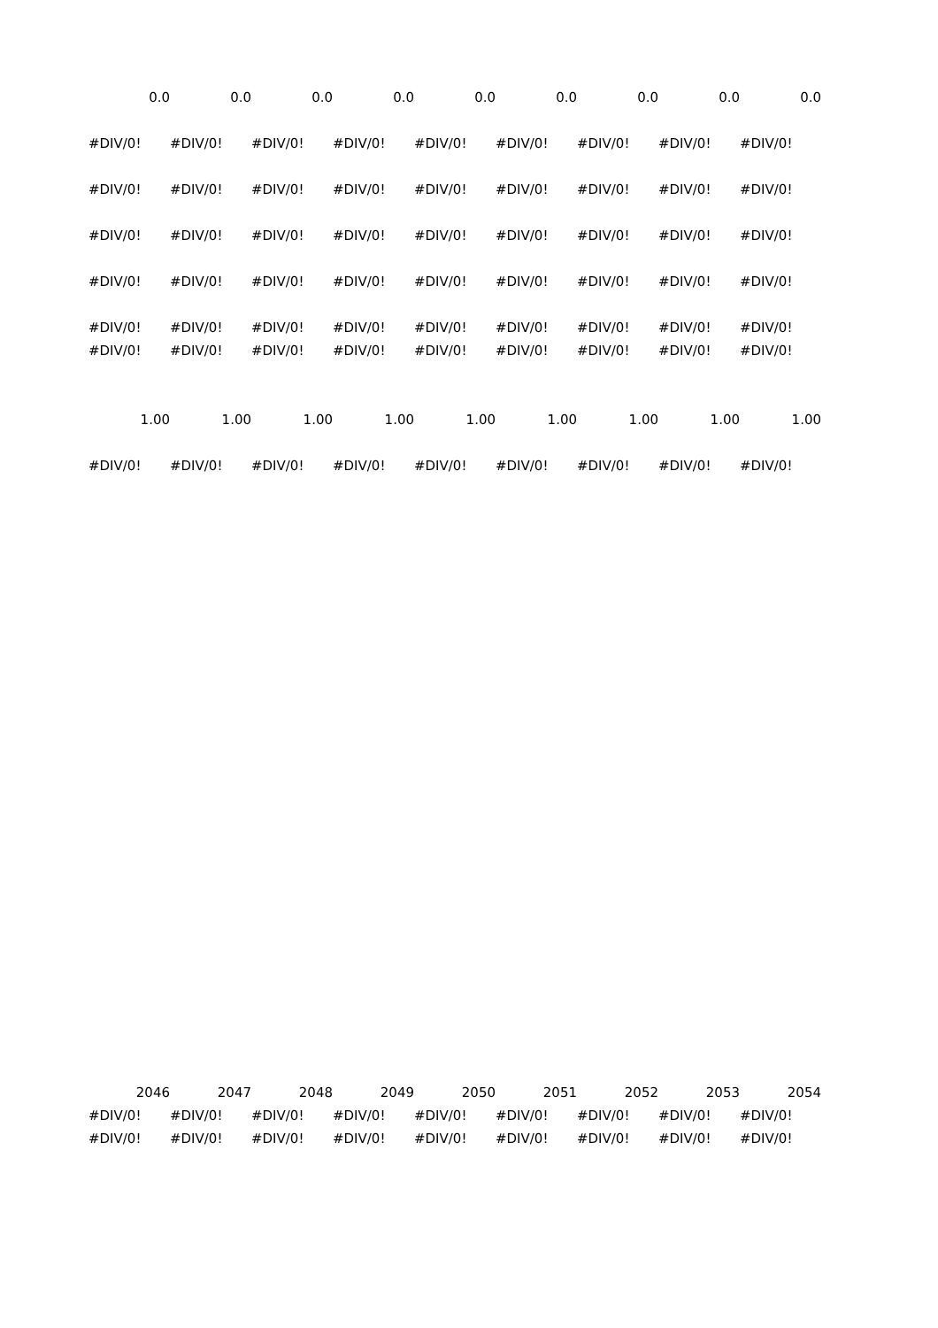| 0.0 | 0.0 | 0.0 | 0.0 | 0.0 | 0.0 | 0.0 | 0.0 | 0.0 |
| #DIV/0! | #DIV/0! | #DIV/0! | #DIV/0! | #DIV/0! | #DIV/0! | #DIV/0! | #DIV/0! | #DIV/0! |
| #DIV/0! | #DIV/0! | #DIV/0! | #DIV/0! | #DIV/0! | #DIV/0! | #DIV/0! | #DIV/0! | #DIV/0! |
| #DIV/0! | #DIV/0! | #DIV/0! | #DIV/0! | #DIV/0! | #DIV/0! | #DIV/0! | #DIV/0! | #DIV/0! |
| #DIV/0! | #DIV/0! | #DIV/0! | #DIV/0! | #DIV/0! | #DIV/0! | #DIV/0! | #DIV/0! | #DIV/0! |
| #DIV/0! | #DIV/0! | #DIV/0! | #DIV/0! | #DIV/0! | #DIV/0! | #DIV/0! | #DIV/0! | #DIV/0! |
| #DIV/0! | #DIV/0! | #DIV/0! | #DIV/0! | #DIV/0! | #DIV/0! | #DIV/0! | #DIV/0! | #DIV/0! |
| 1.00 | 1.00 | 1.00 | 1.00 | 1.00 | 1.00 | 1.00 | 1.00 | 1.00 |
| #DIV/0! | #DIV/0! | #DIV/0! | #DIV/0! | #DIV/0! | #DIV/0! | #DIV/0! | #DIV/0! | #DIV/0! |
| 2046 | 2047 | 2048 | 2049 | 2050 | 2051 | 2052 | 2053 | 2054 |
| #DIV/0! | #DIV/0! | #DIV/0! | #DIV/0! | #DIV/0! | #DIV/0! | #DIV/0! | #DIV/0! | #DIV/0! |
| #DIV/0! | #DIV/0! | #DIV/0! | #DIV/0! | #DIV/0! | #DIV/0! | #DIV/0! | #DIV/0! | #DIV/0! |